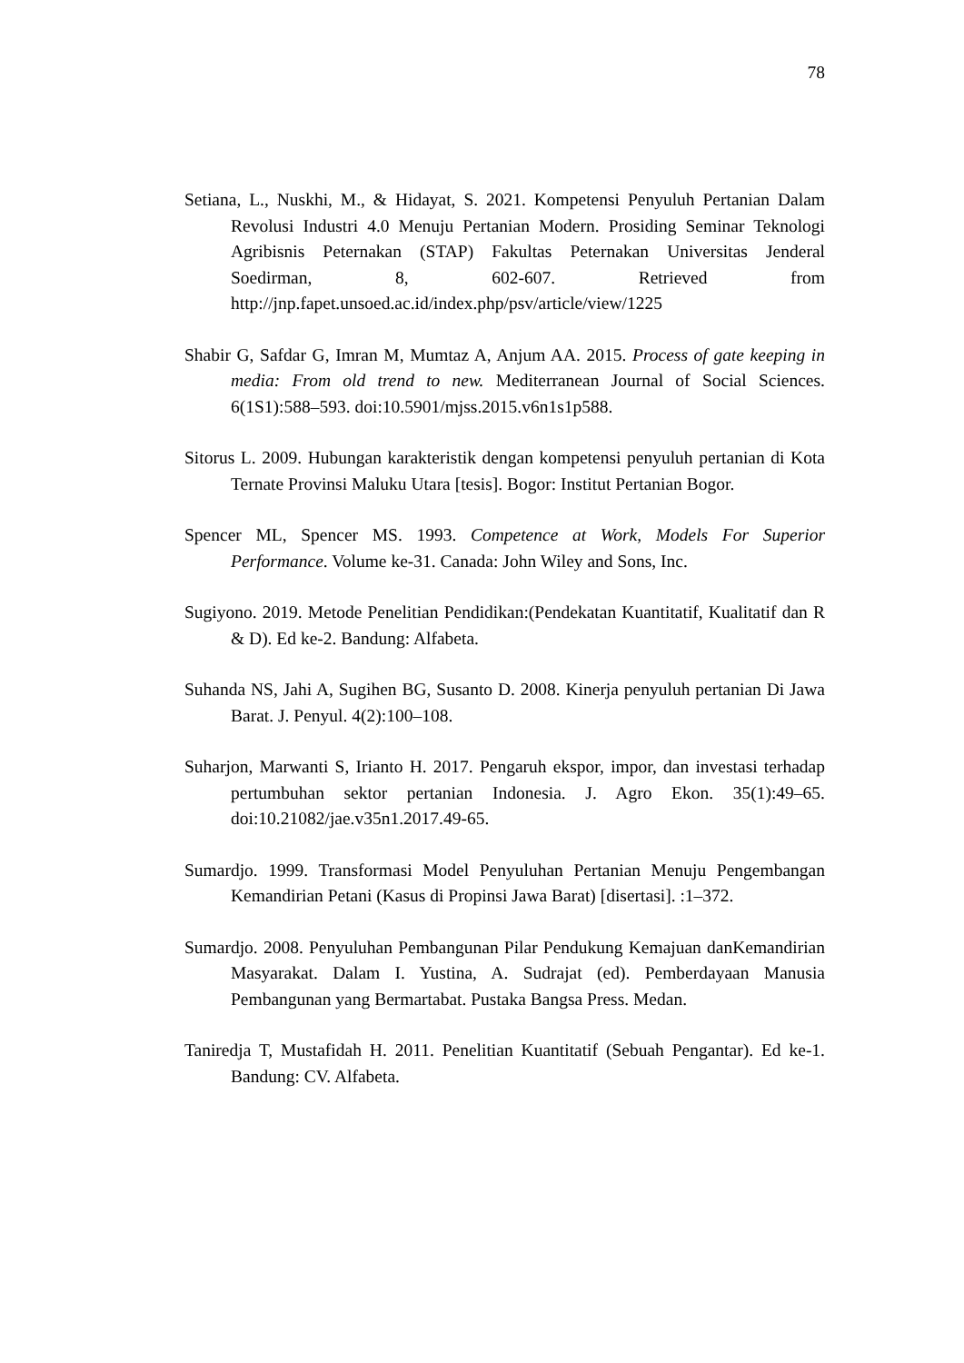78
Setiana, L., Nuskhi, M., & Hidayat, S. 2021. Kompetensi Penyuluh Pertanian Dalam Revolusi Industri 4.0 Menuju Pertanian Modern. Prosiding Seminar Teknologi Agribisnis Peternakan (STAP) Fakultas Peternakan Universitas Jenderal Soedirman, 8, 602-607. Retrieved from http://jnp.fapet.unsoed.ac.id/index.php/psv/article/view/1225
Shabir G, Safdar G, Imran M, Mumtaz A, Anjum AA. 2015. Process of gate keeping in media: From old trend to new. Mediterranean Journal of Social Sciences. 6(1S1):588–593. doi:10.5901/mjss.2015.v6n1s1p588.
Sitorus L. 2009. Hubungan karakteristik dengan kompetensi penyuluh pertanian di Kota Ternate Provinsi Maluku Utara [tesis]. Bogor: Institut Pertanian Bogor.
Spencer ML, Spencer MS. 1993. Competence at Work, Models For Superior Performance. Volume ke-31. Canada: John Wiley and Sons, Inc.
Sugiyono. 2019. Metode Penelitian Pendidikan:(Pendekatan Kuantitatif, Kualitatif dan R & D). Ed ke-2. Bandung: Alfabeta.
Suhanda NS, Jahi A, Sugihen BG, Susanto D. 2008. Kinerja penyuluh pertanian Di Jawa Barat. J. Penyul. 4(2):100–108.
Suharjon, Marwanti S, Irianto H. 2017. Pengaruh ekspor, impor, dan investasi terhadap pertumbuhan sektor pertanian Indonesia. J. Agro Ekon. 35(1):49–65. doi:10.21082/jae.v35n1.2017.49-65.
Sumardjo. 1999. Transformasi Model Penyuluhan Pertanian Menuju Pengembangan Kemandirian Petani (Kasus di Propinsi Jawa Barat) [disertasi]. :1–372.
Sumardjo. 2008. Penyuluhan Pembangunan Pilar Pendukung Kemajuan danKemandirian Masyarakat. Dalam I. Yustina, A. Sudrajat (ed). Pemberdayaan Manusia Pembangunan yang Bermartabat. Pustaka Bangsa Press. Medan.
Taniredja T, Mustafidah H. 2011. Penelitian Kuantitatif (Sebuah Pengantar). Ed ke-1. Bandung: CV. Alfabeta.